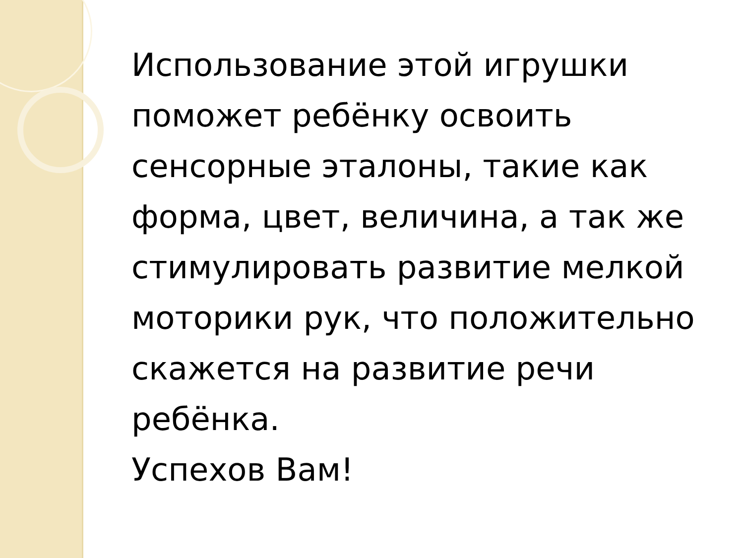Использование этой игрушки поможет ребёнку освоить сенсорные эталоны, такие как форма, цвет, величина, а так же стимулировать развитие мелкой моторики рук, что положительно скажется на развитие речи ребёнка.
Успехов Вам!